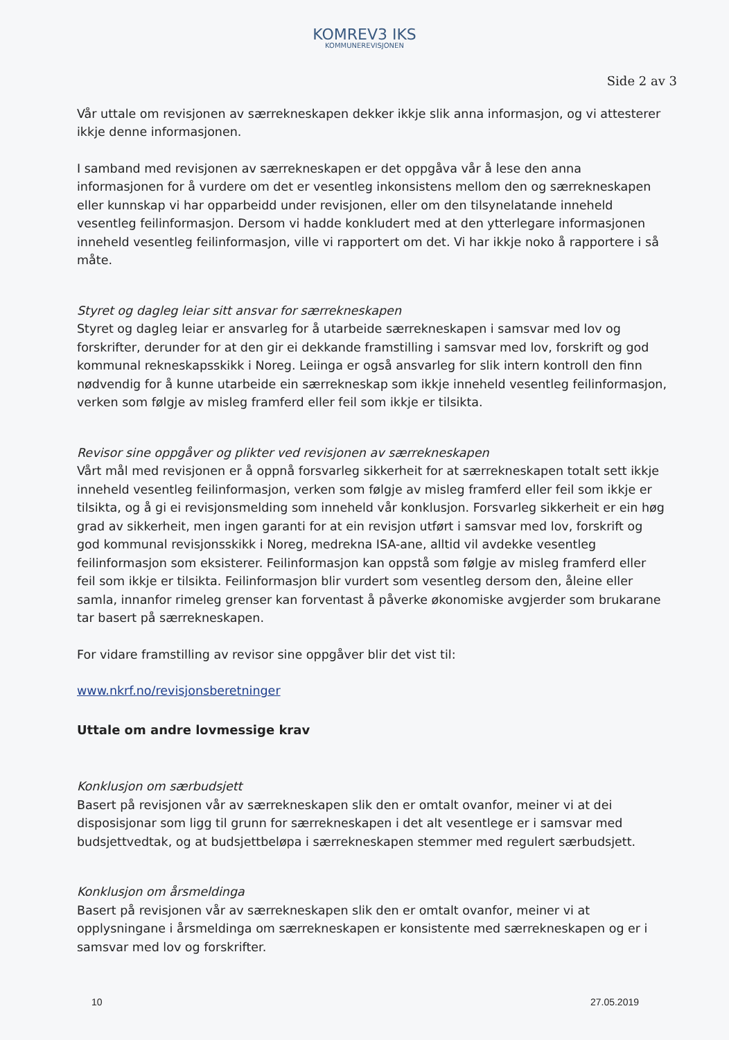KOMREV3 IKS
KOMMUNEREVISJONEN
Side 2 av 3
Vår uttale om revisjonen av særrekneskapen dekker ikkje slik anna informasjon, og vi attesterer ikkje denne informasjonen.
I samband med revisjonen av særrekneskapen er det oppgåva vår å lese den anna informasjonen for å vurdere om det er vesentleg inkonsistens mellom den og særrekneskapen eller kunnskap vi har opparbeidd under revisjonen, eller om den tilsynelatande inneheld vesentleg feilinformasjon. Dersom vi hadde konkludert med at den ytterlegare informasjonen inneheld vesentleg feilinformasjon, ville vi rapportert om det. Vi har ikkje noko å rapportere i så måte.
Styret og dagleg leiar sitt ansvar for særrekneskapen
Styret og dagleg leiar er ansvarleg for å utarbeide særrekneskapen i samsvar med lov og forskrifter, derunder for at den gir ei dekkande framstilling i samsvar med lov, forskrift og god kommunal rekneskapsskikk i Noreg. Leiinga er også ansvarleg for slik intern kontroll den finn nødvendig for å kunne utarbeide ein særrekneskap som ikkje inneheld vesentleg feilinformasjon, verken som følgje av misleg framferd eller feil som ikkje er tilsikta.
Revisor sine oppgåver og plikter ved revisjonen av særrekneskapen
Vårt mål med revisjonen er å oppnå forsvarleg sikkerheit for at særrekneskapen totalt sett ikkje inneheld vesentleg feilinformasjon, verken som følgje av misleg framferd eller feil som ikkje er tilsikta, og å gi ei revisjonsmelding som inneheld vår konklusjon. Forsvarleg sikkerheit er ein høg grad av sikkerheit, men ingen garanti for at ein revisjon utført i samsvar med lov, forskrift og god kommunal revisjonsskikk i Noreg, medrekna ISA-ane, alltid vil avdekke vesentleg feilinformasjon som eksisterer. Feilinformasjon kan oppstå som følgje av misleg framferd eller feil som ikkje er tilsikta. Feilinformasjon blir vurdert som vesentleg dersom den, åleine eller samla, innanfor rimeleg grenser kan forventast å påverke økonomiske avgjerder som brukarane tar basert på særrekneskapen.
For vidare framstilling av revisor sine oppgåver blir det vist til:
www.nkrf.no/revisjonsberetninger
Uttale om andre lovmessige krav
Konklusjon om særbudsjett
Basert på revisjonen vår av særrekneskapen slik den er omtalt ovanfor, meiner vi at dei disposisjonar som ligg til grunn for særrekneskapen i det alt vesentlege er i samsvar med budsjettvedtak, og at budsjettbeløpa i særrekneskapen stemmer med regulert særbudsjett.
Konklusjon om årsmeldinga
Basert på revisjonen vår av særrekneskapen slik den er omtalt ovanfor, meiner vi at opplysningane i årsmeldinga om særrekneskapen er konsistente med særrekneskapen og er i samsvar med lov og forskrifter.
10 27.05.2019